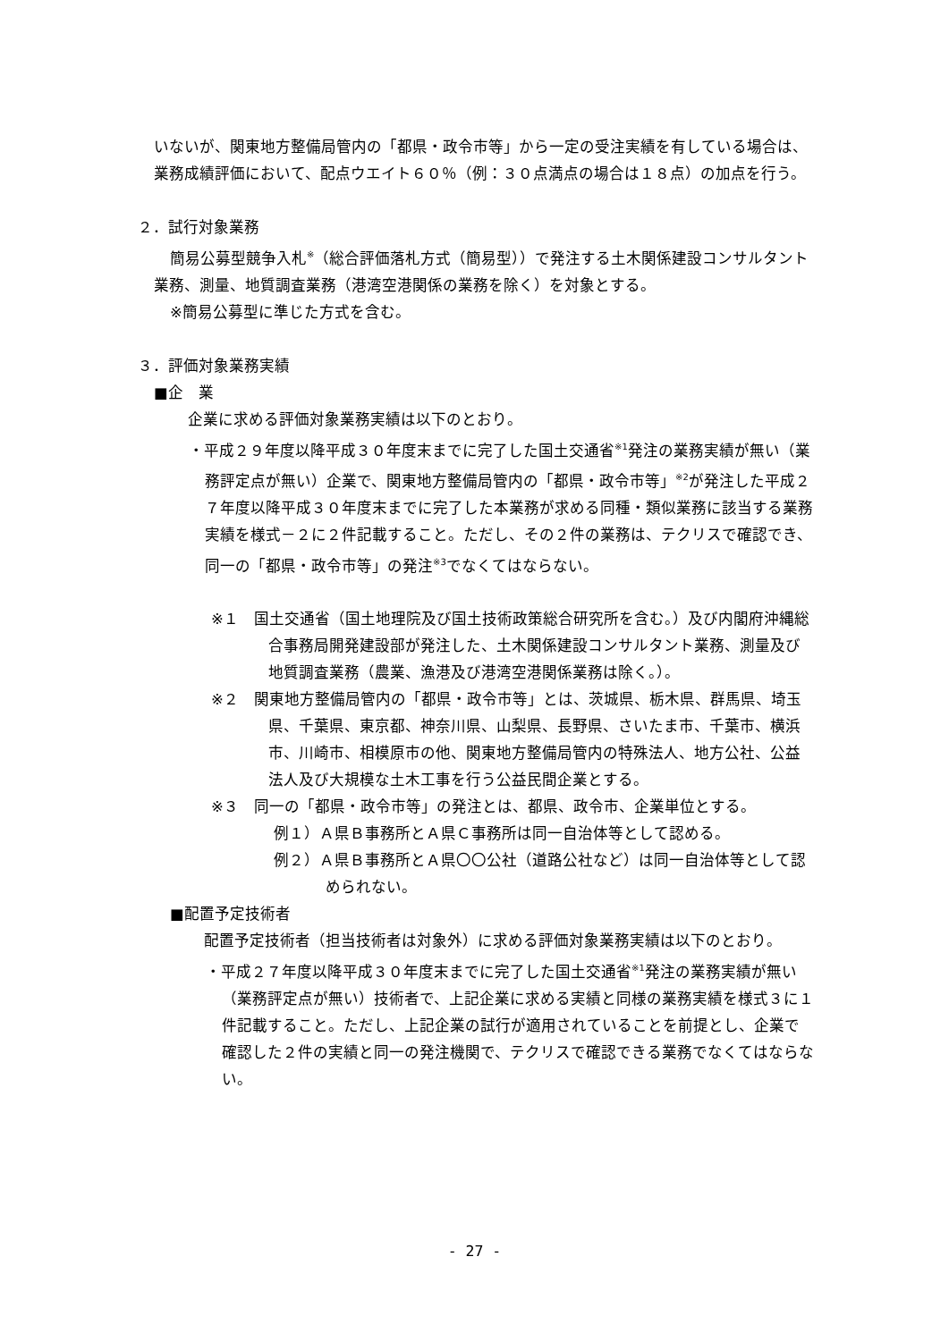いないが、関東地方整備局管内の「都県・政令市等」から一定の受注実績を有している場合は、業務成績評価において、配点ウエイト６０％（例：３０点満点の場合は１８点）の加点を行う。
２．試行対象業務
簡易公募型競争入札<sup>※</sup>（総合評価落札方式（簡易型））で発注する土木関係建設コンサルタント業務、測量、地質調査業務（港湾空港関係の業務を除く）を対象とする。
※簡易公募型に準じた方式を含む。
３．評価対象業務実績
■企　業
企業に求める評価対象業務実績は以下のとおり。
・平成２９年度以降平成３０年度末までに完了した国土交通省<sup>※1</sup>発注の業務実績が無い（業務評定点が無い）企業で、関東地方整備局管内の「都県・政令市等」<sup>※2</sup>が発注した平成２７年度以降平成３０年度末までに完了した本業務が求める同種・類似業務に該当する業務実績を様式－２に２件記載すること。ただし、その２件の業務は、テクリスで確認でき、同一の「都県・政令市等」の発注<sup>※3</sup>でなくてはならない。
※１　国土交通省（国土地理院及び国土技術政策総合研究所を含む。）及び内閣府沖縄総合事務局開発建設部が発注した、土木関係建設コンサルタント業務、測量及び地質調査業務（農業、漁港及び港湾空港関係業務は除く。）。
※２　関東地方整備局管内の「都県・政令市等」とは、茨城県、栃木県、群馬県、埼玉県、千葉県、東京都、神奈川県、山梨県、長野県、さいたま市、千葉市、横浜市、川崎市、相模原市の他、関東地方整備局管内の特殊法人、地方公社、公益法人及び大規模な土木工事を行う公益民間企業とする。
※３　同一の「都県・政令市等」の発注とは、都県、政令市、企業単位とする。
例１）Ａ県Ｂ事務所とＡ県Ｃ事務所は同一自治体等として認める。
例２）Ａ県Ｂ事務所とＡ県〇〇公社（道路公社など）は同一自治体等として認められない。
■配置予定技術者
配置予定技術者（担当技術者は対象外）に求める評価対象業務実績は以下のとおり。
・平成２７年度以降平成３０年度末までに完了した国土交通省<sup>※1</sup>発注の業務実績が無い（業務評定点が無い）技術者で、上記企業に求める実績と同様の業務実績を様式３に１件記載すること。ただし、上記企業の試行が適用されていることを前提とし、企業で確認した２件の実績と同一の発注機関で、テクリスで確認できる業務でなくてはならない。
- 27 -